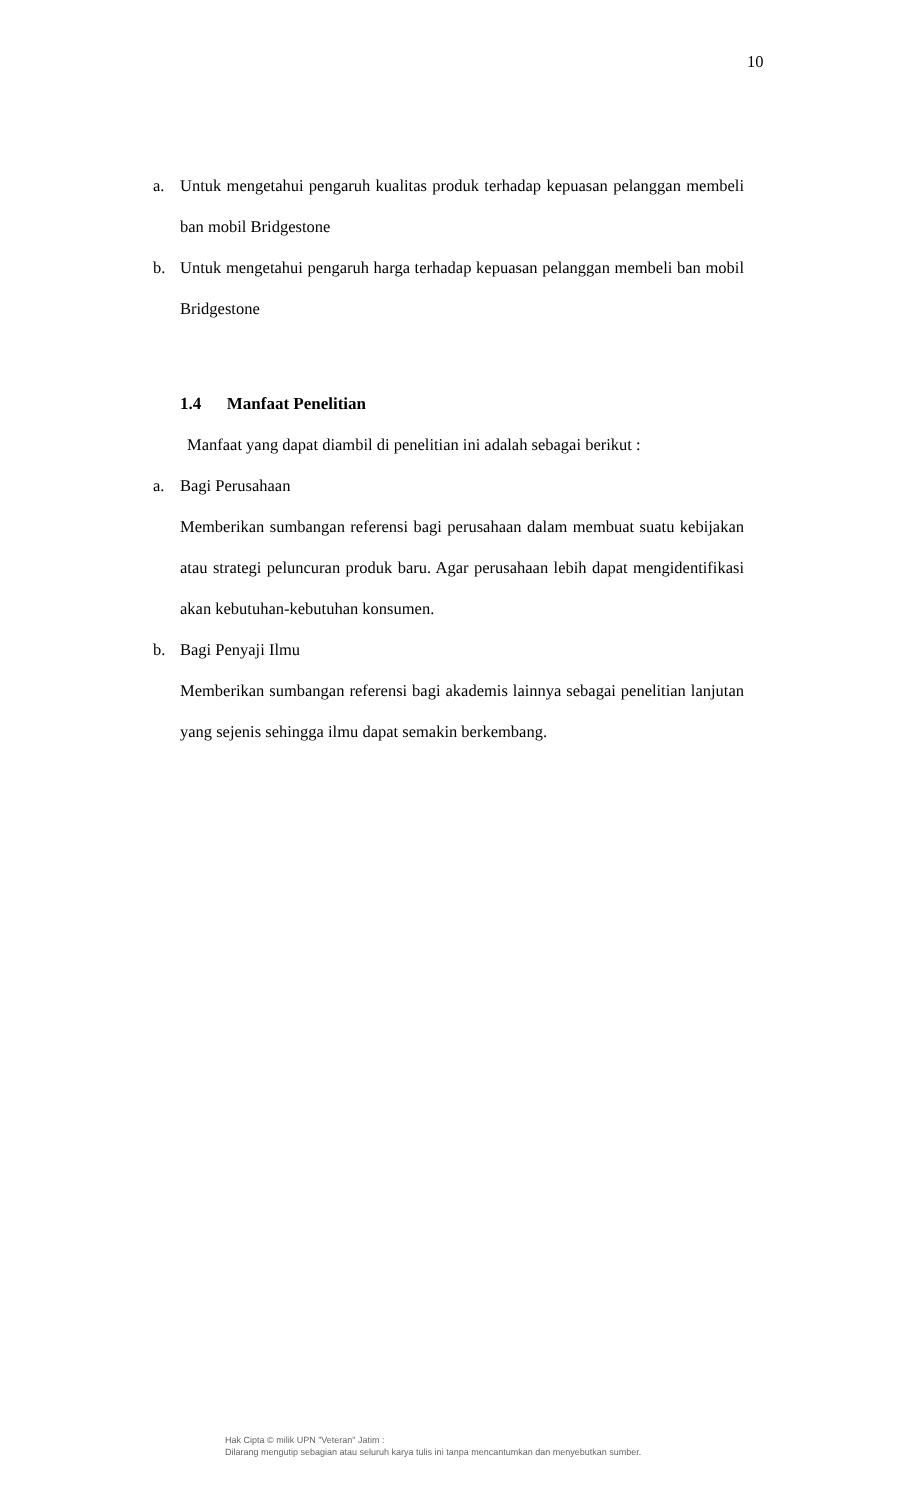10
a. Untuk mengetahui pengaruh kualitas produk terhadap kepuasan pelanggan membeli ban mobil Bridgestone
b. Untuk mengetahui pengaruh harga terhadap kepuasan pelanggan membeli ban mobil Bridgestone
1.4 Manfaat Penelitian
Manfaat yang dapat diambil di penelitian ini adalah sebagai berikut :
a. Bagi Perusahaan
Memberikan sumbangan referensi bagi perusahaan dalam membuat suatu kebijakan atau strategi peluncuran produk baru. Agar perusahaan lebih dapat mengidentifikasi akan kebutuhan-kebutuhan konsumen.
b. Bagi Penyaji Ilmu
Memberikan sumbangan referensi bagi akademis lainnya sebagai penelitian lanjutan yang sejenis sehingga ilmu dapat semakin berkembang.
Hak Cipta © milik UPN "Veteran" Jatim :
Dilarang mengutip sebagian atau seluruh karya tulis ini tanpa mencantumkan dan menyebutkan sumber.